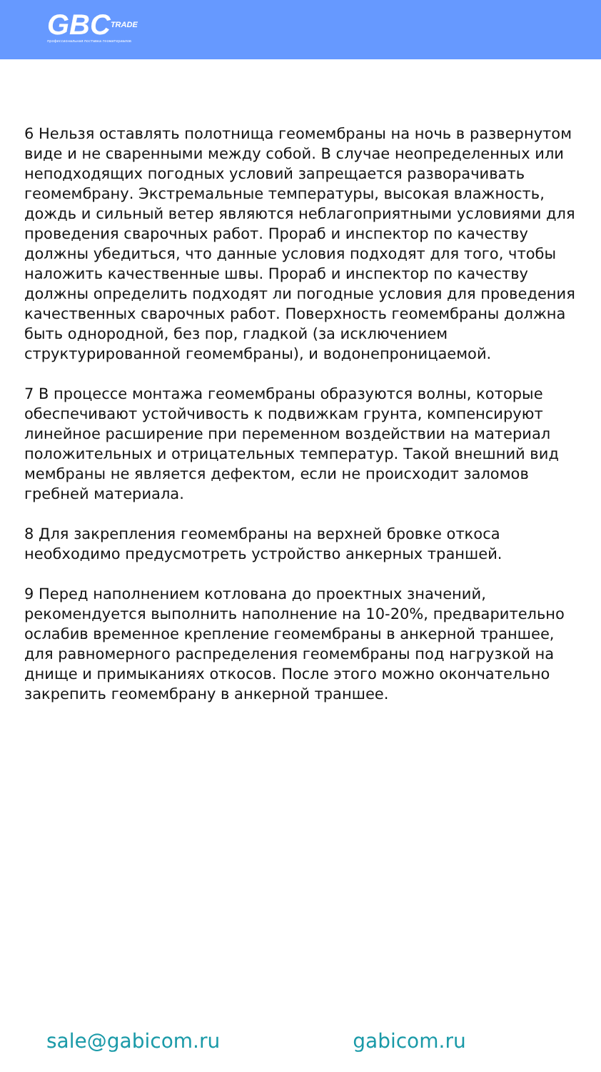GBCTRADE
профессиональная поставка геоматериалов
6 Нельзя оставлять полотнища геомембраны на ночь в развернутом виде и не сваренными между собой. В случае неопределенных или неподходящих погодных условий запрещается разворачивать геомембрану. Экстремальные температуры, высокая влажность, дождь и сильный ветер являются неблагоприятными условиями для проведения сварочных работ. Прораб и инспектор по качеству должны убедиться, что данные условия подходят для того, чтобы наложить качественные швы. Прораб и инспектор по качеству должны определить подходят ли погодные условия для проведения качественных сварочных работ. Поверхность геомембраны должна быть однородной, без пор, гладкой (за исключением структурированной геомембраны), и водонепроницаемой.
7 В процессе монтажа геомембраны образуются волны, которые обеспечивают устойчивость к подвижкам грунта, компенсируют линейное расширение при переменном воздействии на материал положительных и отрицательных температур. Такой внешний вид мембраны не является дефектом, если не происходит заломов гребней материала.
8 Для закрепления геомембраны на верхней бровке откоса необходимо предусмотреть устройство анкерных траншей.
9 Перед наполнением котлована до проектных значений, рекомендуется выполнить наполнение на 10-20%, предварительно ослабив временное крепление геомембраны в анкерной траншее, для равномерного распределения геомембраны под нагрузкой на днище и примыканиях откосов. После этого можно окончательно закрепить геомембрану в анкерной траншее.
sale@gabicom.ru gabicom.ru